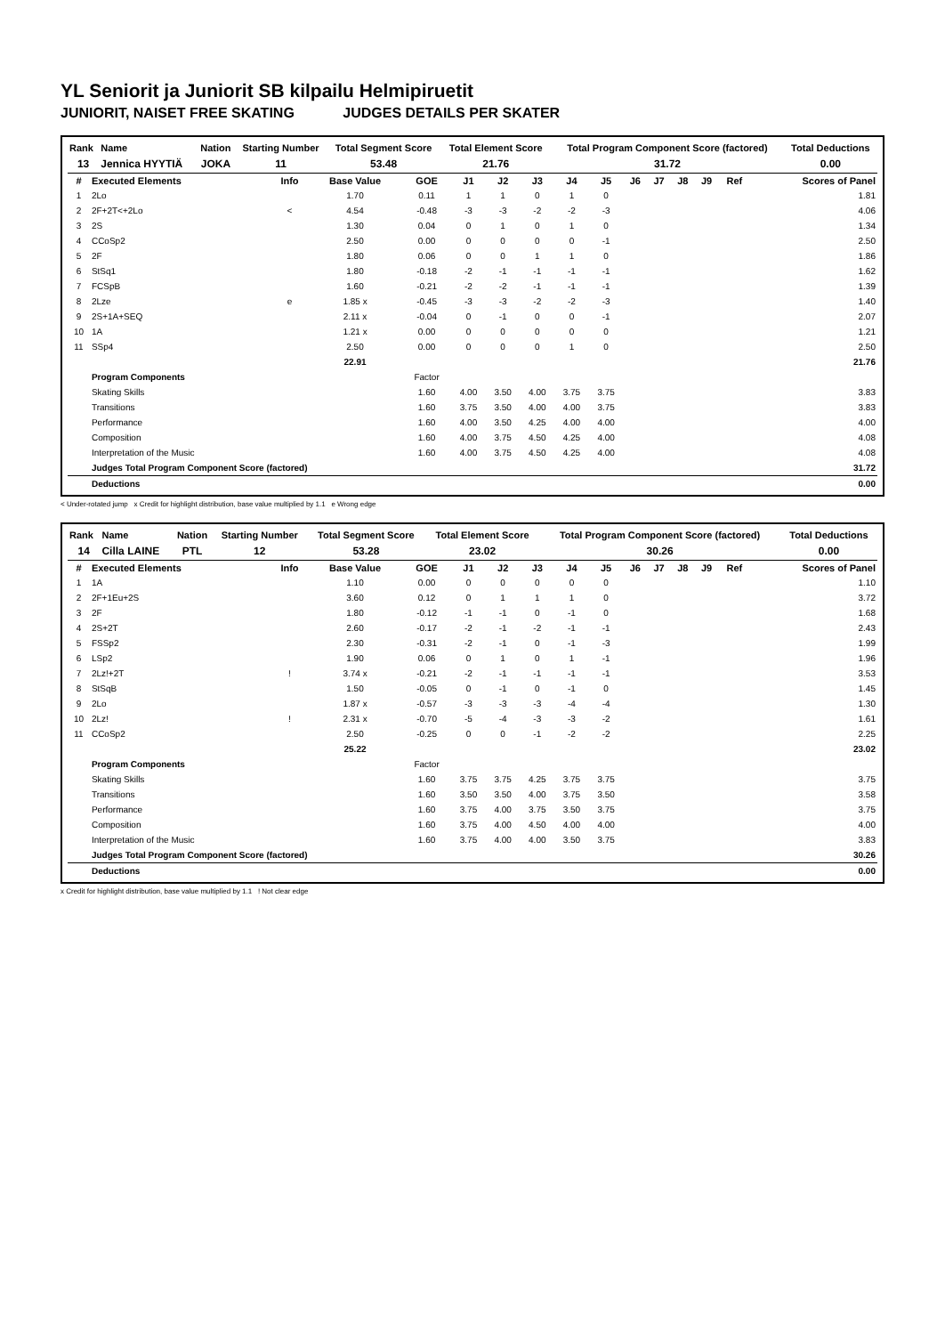YL Seniorit ja Juniorit SB kilpailu Helmipiruetit
JUNIORIT, NAISET FREE SKATING JUDGES DETAILS PER SKATER
| Rank | Name | Nation | Starting Number | Total Segment Score | Total Element Score | Total Program Component Score (factored) | Total Deductions |
| --- | --- | --- | --- | --- | --- | --- | --- |
| 13 | Jennica HYYTIÄ | JOKA | 11 | 53.48 | 21.76 | 31.72 | 0.00 |
| # | Executed Elements | Info | Base Value | GOE | J1 | J2 | J3 | J4 | J5 | J6 | J7 | J8 | J9 | Ref | Scores of Panel |
| --- | --- | --- | --- | --- | --- | --- | --- | --- | --- | --- | --- | --- | --- | --- | --- |
| 1 | 2Lo | | 1.70 | 0.11 | 1 | 1 | 0 | 1 | 0 | | | | | | 1.81 |
| 2 | 2F+2T<+2Lo | < | 4.54 | -0.48 | -3 | -3 | -2 | -2 | -3 | | | | | | 4.06 |
| 3 | 2S | | 1.30 | 0.04 | 0 | 1 | 0 | 1 | 0 | | | | | | 1.34 |
| 4 | CCoSp2 | | 2.50 | 0.00 | 0 | 0 | 0 | 0 | -1 | | | | | | 2.50 |
| 5 | 2F | | 1.80 | 0.06 | 0 | 0 | 1 | 1 | 0 | | | | | | 1.86 |
| 6 | StSq1 | | 1.80 | -0.18 | -2 | -1 | -1 | -1 | -1 | | | | | | 1.62 |
| 7 | FCSpB | | 1.60 | -0.21 | -2 | -2 | -1 | -1 | -1 | | | | | | 1.39 |
| 8 | 2Lze | e | 1.85 x | -0.45 | -3 | -3 | -2 | -2 | -3 | | | | | | 1.40 |
| 9 | 2S+1A+SEQ | | 2.11 x | -0.04 | 0 | -1 | 0 | 0 | -1 | | | | | | 2.07 |
| 10 | 1A | | 1.21 x | 0.00 | 0 | 0 | 0 | 0 | 0 | | | | | | 1.21 |
| 11 | SSp4 | | 2.50 | 0.00 | 0 | 0 | 0 | 1 | 0 | | | | | | 2.50 |
| | | | 22.91 | | | | | | | | | | | | 21.76 |
| | Program Components | | | Factor | | | | | | | | | | | |
| | Skating Skills | | | 1.60 | 4.00 | 3.50 | 4.00 | 3.75 | 3.75 | | | | | | 3.83 |
| | Transitions | | | 1.60 | 3.75 | 3.50 | 4.00 | 4.00 | 3.75 | | | | | | 3.83 |
| | Performance | | | 1.60 | 4.00 | 3.50 | 4.25 | 4.00 | 4.00 | | | | | | 4.00 |
| | Composition | | | 1.60 | 4.00 | 3.75 | 4.50 | 4.25 | 4.00 | | | | | | 4.08 |
| | Interpretation of the Music | | | 1.60 | 4.00 | 3.75 | 4.50 | 4.25 | 4.00 | | | | | | 4.08 |
| | Judges Total Program Component Score (factored) | | | | | | | | | | | | | | 31.72 |
| | Deductions | | | | | | | | | | | | | | 0.00 |
< Under-rotated jump x Credit for highlight distribution, base value multiplied by 1.1 e Wrong edge
| Rank | Name | Nation | Starting Number | Total Segment Score | Total Element Score | Total Program Component Score (factored) | Total Deductions |
| --- | --- | --- | --- | --- | --- | --- | --- |
| 14 | Cilla LAINE | PTL | 12 | 53.28 | 23.02 | 30.26 | 0.00 |
| # | Executed Elements | Info | Base Value | GOE | J1 | J2 | J3 | J4 | J5 | J6 | J7 | J8 | J9 | Ref | Scores of Panel |
| --- | --- | --- | --- | --- | --- | --- | --- | --- | --- | --- | --- | --- | --- | --- | --- |
| 1 | 1A | | 1.10 | 0.00 | 0 | 0 | 0 | 0 | 0 | | | | | | 1.10 |
| 2 | 2F+1Eu+2S | | 3.60 | 0.12 | 0 | 1 | 1 | 1 | 0 | | | | | | 3.72 |
| 3 | 2F | | 1.80 | -0.12 | -1 | -1 | 0 | -1 | 0 | | | | | | 1.68 |
| 4 | 2S+2T | | 2.60 | -0.17 | -2 | -1 | -2 | -1 | -1 | | | | | | 2.43 |
| 5 | FSSp2 | | 2.30 | -0.31 | -2 | -1 | 0 | -1 | -3 | | | | | | 1.99 |
| 6 | LSp2 | | 1.90 | 0.06 | 0 | 1 | 0 | 1 | -1 | | | | | | 1.96 |
| 7 | 2Lz!+2T | ! | 3.74 x | -0.21 | -2 | -1 | -1 | -1 | -1 | | | | | | 3.53 |
| 8 | StSqB | | 1.50 | -0.05 | 0 | -1 | 0 | -1 | 0 | | | | | | 1.45 |
| 9 | 2Lo | | 1.87 x | -0.57 | -3 | -3 | -3 | -4 | -4 | | | | | | 1.30 |
| 10 | 2Lz! | ! | 2.31 x | -0.70 | -5 | -4 | -3 | -3 | -2 | | | | | | 1.61 |
| 11 | CCoSp2 | | 2.50 | -0.25 | 0 | 0 | -1 | -2 | -2 | | | | | | 2.25 |
| | | | 25.22 | | | | | | | | | | | | 23.02 |
| | Program Components | | | Factor | | | | | | | | | | | |
| | Skating Skills | | | 1.60 | 3.75 | 3.75 | 4.25 | 3.75 | 3.75 | | | | | | 3.75 |
| | Transitions | | | 1.60 | 3.50 | 3.50 | 4.00 | 3.75 | 3.50 | | | | | | 3.58 |
| | Performance | | | 1.60 | 3.75 | 4.00 | 3.75 | 3.50 | 3.75 | | | | | | 3.75 |
| | Composition | | | 1.60 | 3.75 | 4.00 | 4.50 | 4.00 | 4.00 | | | | | | 4.00 |
| | Interpretation of the Music | | | 1.60 | 3.75 | 4.00 | 4.00 | 3.50 | 3.75 | | | | | | 3.83 |
| | Judges Total Program Component Score (factored) | | | | | | | | | | | | | | 30.26 |
| | Deductions | | | | | | | | | | | | | | 0.00 |
x Credit for highlight distribution, base value multiplied by 1.1 ! Not clear edge